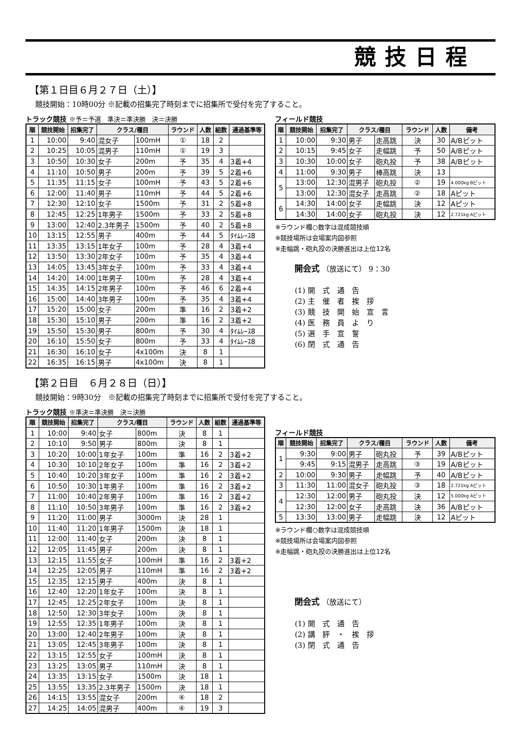競技日程
【第１日目６月２７日（土）】
競技開始：10時00分 ※記載の招集完了時刻までに招集所で受付を完了すること。
トラック競技 ※予＝予選　準決＝準決勝　決＝決勝
| 順 | 競技開始 | 招集完了 | クラス/種目 | | ラウンド | 人数 | 組数 | 通過基準等 |
| --- | --- | --- | --- | --- | --- | --- | --- | --- |
| 1 | 10:00 | 9:40 | 混女子 | 100mH | ① | 18 | 2 | |
| 2 | 10:25 | 10:05 | 混男子 | 110mH | ① | 19 | 3 | |
| 3 | 10:50 | 10:30 | 女子 | 200m | 予 | 35 | 4 | 3着+4 |
| 4 | 11:10 | 10:50 | 男子 | 200m | 予 | 39 | 5 | 2着+6 |
| 5 | 11:35 | 11:15 | 女子 | 100mH | 予 | 43 | 5 | 2着+6 |
| 6 | 12:00 | 11:40 | 男子 | 110mH | 予 | 44 | 5 | 2着+6 |
| 7 | 12:30 | 12:10 | 女子 | 1500m | 予 | 31 | 2 | 5着+8 |
| 8 | 12:45 | 12:25 | 1年男子 | 1500m | 予 | 33 | 2 | 5着+8 |
| 9 | 13:00 | 12:40 | 2.3年男子 | 1500m | 予 | 40 | 2 | 5着+8 |
| 10 | 13:15 | 12:55 | 男子 | 400m | 予 | 44 | 5 | ﾀｲﾑﾚｰｽ8 |
| 11 | 13:35 | 13:15 | 1年女子 | 100m | 予 | 28 | 4 | 3着+4 |
| 12 | 13:50 | 13:30 | 2年女子 | 100m | 予 | 35 | 4 | 3着+4 |
| 13 | 14:05 | 13:45 | 3年女子 | 100m | 予 | 33 | 4 | 3着+4 |
| 14 | 14:20 | 14:00 | 1年男子 | 100m | 予 | 28 | 4 | 3着+4 |
| 15 | 14:35 | 14:15 | 2年男子 | 100m | 予 | 46 | 6 | 2着+4 |
| 16 | 15:00 | 14:40 | 3年男子 | 100m | 予 | 35 | 4 | 3着+4 |
| 17 | 15:20 | 15:00 | 女子 | 200m | 準 | 16 | 2 | 3着+2 |
| 18 | 15:30 | 15:10 | 男子 | 200m | 準 | 16 | 2 | 3着+2 |
| 19 | 15:50 | 15:30 | 男子 | 800m | 予 | 30 | 4 | ﾀｲﾑﾚｰｽ8 |
| 20 | 16:10 | 15:50 | 女子 | 800m | 予 | 33 | 4 | ﾀｲﾑﾚｰｽ8 |
| 21 | 16:30 | 16:10 | 女子 | 4x100m | 決 | 8 | 1 | |
| 22 | 16:35 | 16:15 | 男子 | 4x100m | 決 | 8 | 1 | |
フィールド競技
| 順 | 競技開始 | 招集完了 | クラス/種目 | | ラウンド | 人数 | 備考 |
| --- | --- | --- | --- | --- | --- | --- | --- |
| 1 | 10:00 | 9:30 | 男子 | 走高跳 | 決 | 30 | A/Bピット |
| 2 | 10:15 | 9:45 | 女子 | 走幅跳 | 予 | 50 | A/Bピット |
| 3 | 10:30 | 10:00 | 女子 | 砲丸投 | 予 | 38 | A/Bピット |
| 4 | 11:00 | 9:30 | 男子 | 棒高跳 | 決 | 13 | |
| 5 | 13:00 | 12:30 | 混男子 | 砲丸投 | ② | 19 | 4.000kg Bピット |
| | 13:00 | 12:30 | 混女子 | 走高跳 | ② | 18 | Aピット |
| 6 | 14:30 | 14:00 | 女子 | 走幅跳 | 決 | 12 | Aピット |
| | 14:30 | 14:00 | 女子 | 砲丸投 | 決 | 12 | 2.721kg Aピット |
※ラウンド欄○数字は混成競技順
※競技場所は会場案内図参照
※走幅跳・砲丸投の決勝進出は上位12名
開会式 （放送にて） 9：30
(1) 開　式　通　告
(2) 主　催　者　挨　拶
(3) 競　技　開　始　宣　言
(4) 医　務　員　よ　り
(5) 選　手　宣　誓
(6) 閉　式　通　告
【第２日目　６月２８日（日）】
競技開始：9時30分　※記載の招集完了時刻までに招集所で受付を完了すること。
トラック競技 ※準決＝準決勝　決＝決勝
| 順 | 競技開始 | 招集完了 | クラス/種目 | | ラウンド | 人数 | 組数 | 通過基準等 |
| --- | --- | --- | --- | --- | --- | --- | --- | --- |
| 1 | 10:00 | 9:40 | 女子 | 800m | 決 | 8 | 1 | |
| 2 | 10:10 | 9:50 | 男子 | 800m | 決 | 8 | 1 | |
| 3 | 10:20 | 10:00 | 1年女子 | 100m | 準 | 16 | 2 | 3着+2 |
| 4 | 10:30 | 10:10 | 2年女子 | 100m | 準 | 16 | 2 | 3着+2 |
| 5 | 10:40 | 10:20 | 3年女子 | 100m | 準 | 16 | 2 | 3着+2 |
| 6 | 10:50 | 10:30 | 1年男子 | 100m | 準 | 16 | 2 | 3着+2 |
| 7 | 11:00 | 10:40 | 2年男子 | 100m | 準 | 16 | 2 | 3着+2 |
| 8 | 11:10 | 10:50 | 3年男子 | 100m | 準 | 16 | 2 | 3着+2 |
| 9 | 11:20 | 11:00 | 男子 | 3000m | 決 | 28 | 1 | |
| 10 | 11:40 | 11:20 | 1年男子 | 1500m | 決 | 18 | 1 | |
| 11 | 12:00 | 11:40 | 女子 | 200m | 決 | 8 | 1 | |
| 12 | 12:05 | 11:45 | 男子 | 200m | 決 | 8 | 1 | |
| 13 | 12:15 | 11:55 | 女子 | 100mH | 準 | 16 | 2 | 3着+2 |
| 14 | 12:25 | 12:05 | 男子 | 110mH | 準 | 16 | 2 | 3着+2 |
| 15 | 12:35 | 12:15 | 男子 | 400m | 決 | 8 | 1 | |
| 16 | 12:40 | 12:20 | 1年女子 | 100m | 決 | 8 | 1 | |
| 17 | 12:45 | 12:25 | 2年女子 | 100m | 決 | 8 | 1 | |
| 18 | 12:50 | 12:30 | 3年女子 | 100m | 決 | 8 | 1 | |
| 19 | 12:55 | 12:35 | 1年男子 | 100m | 決 | 8 | 1 | |
| 20 | 13:00 | 12:40 | 2年男子 | 100m | 決 | 8 | 1 | |
| 21 | 13:05 | 12:45 | 3年男子 | 100m | 決 | 8 | 1 | |
| 22 | 13:15 | 12:55 | 女子 | 100mH | 決 | 8 | 1 | |
| 23 | 13:25 | 13:05 | 男子 | 110mH | 決 | 8 | 1 | |
| 24 | 13:35 | 13:15 | 女子 | 1500m | 決 | 18 | 1 | |
| 25 | 13:55 | 13:35 | 2.3年男子 | 1500m | 決 | 18 | 1 | |
| 26 | 14:15 | 13:55 | 混女子 | 200m | ④ | 18 | 2 | |
| 27 | 14:25 | 14:05 | 混男子 | 400m | ④ | 19 | 3 | |
フィールド競技
| 順 | 競技開始 | 招集完了 | クラス/種目 | | ラウンド | 人数 | 備考 |
| --- | --- | --- | --- | --- | --- | --- | --- |
| 1 | 9:30 | 9:00 | 男子 | 砲丸投 | 予 | 39 | A/Bピット |
| | 9:45 | 9:15 | 混男子 | 走高跳 | ③ | 19 | A/Bピット |
| 2 | 10:00 | 9:30 | 男子 | 走幅跳 | 予 | 40 | A/Bピット |
| 3 | 11:30 | 11:00 | 混女子 | 砲丸投 | ③ | 18 | 2.721kg Aピット |
| 4 | 12:30 | 12:00 | 男子 | 砲丸投 | 決 | 12 | 5.000kg Aピット |
| | 12:30 | 12:00 | 女子 | 走高跳 | 決 | 36 | A/Bピット |
| 5 | 13:30 | 13:00 | 男子 | 走幅跳 | 決 | 12 | Aピット |
※ラウンド欄○数字は混成競技順
※競技場所は会場案内図参照
※走幅跳・砲丸投の決勝進出は上位12名
閉会式 （放送にて）
(1) 開　式　通　告
(2) 講　評　・　挨　拶
(3) 閉　式　通　告